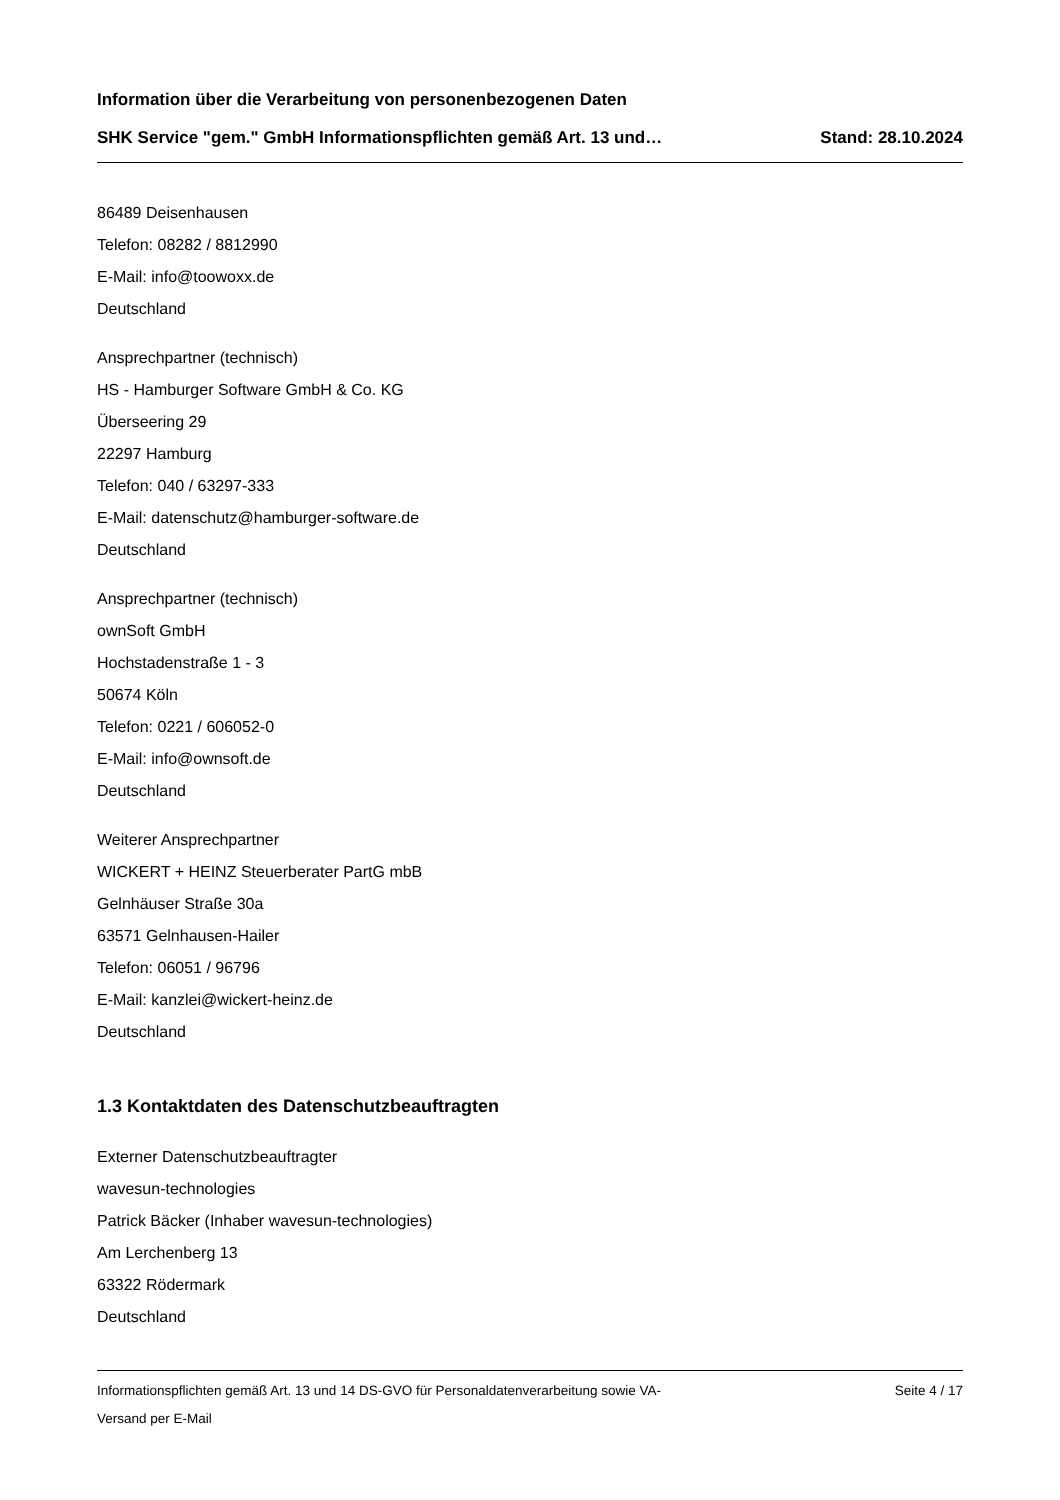Information über die Verarbeitung von personenbezogenen Daten
SHK Service "gem." GmbH Informationspflichten gemäß Art. 13 und… Stand: 28.10.2024
86489 Deisenhausen
Telefon: 08282 / 8812990
E-Mail: info@toowoxx.de
Deutschland
Ansprechpartner (technisch)
HS - Hamburger Software GmbH & Co. KG
Überseering 29
22297 Hamburg
Telefon: 040 / 63297-333
E-Mail: datenschutz@hamburger-software.de
Deutschland
Ansprechpartner (technisch)
ownSoft GmbH
Hochstadenstraße 1 - 3
50674 Köln
Telefon: 0221 / 606052-0
E-Mail: info@ownsoft.de
Deutschland
Weiterer Ansprechpartner
WICKERT + HEINZ Steuerberater PartG mbB
Gelnhäuser Straße 30a
63571 Gelnhausen-Hailer
Telefon: 06051 / 96796
E-Mail: kanzlei@wickert-heinz.de
Deutschland
1.3 Kontaktdaten des Datenschutzbeauftragten
Externer Datenschutzbeauftragter
wavesun-technologies
Patrick Bäcker (Inhaber wavesun-technologies)
Am Lerchenberg 13
63322 Rödermark
Deutschland
Informationspflichten gemäß Art. 13 und 14 DS-GVO für Personaldatenverarbeitung sowie VA- Seite 4 / 17
Versand per E-Mail